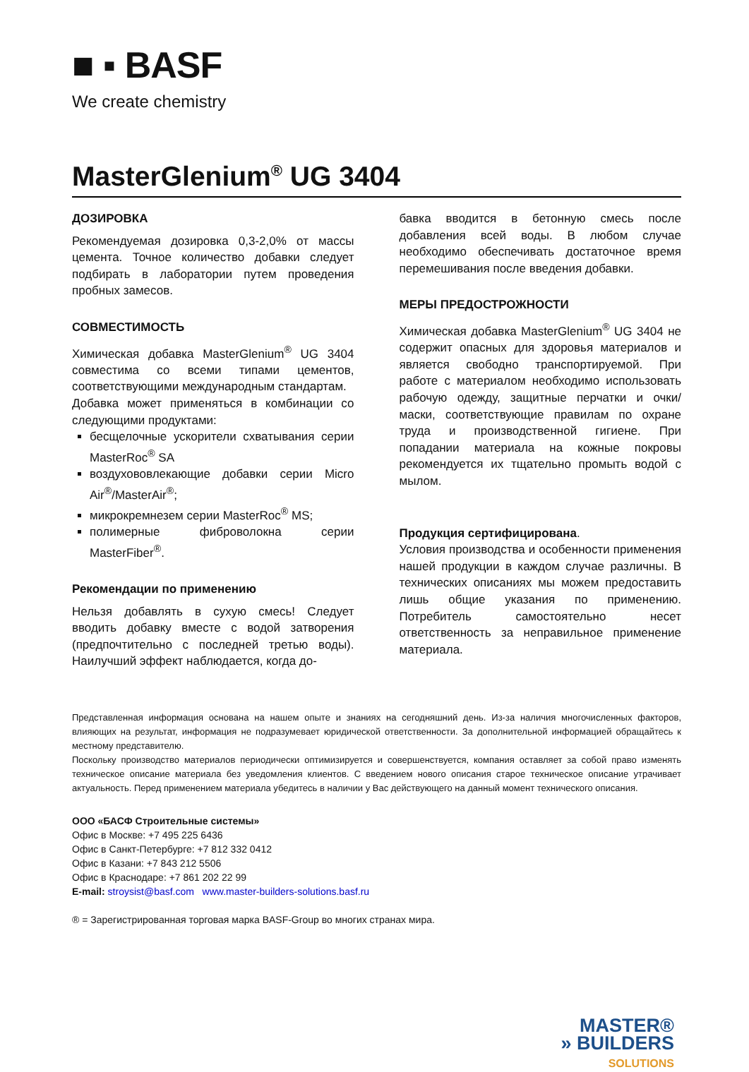■ ▪ BASF
We create chemistry
MasterGlenium<sup>®</sup> UG 3404
ДОЗИРОВКА
Рекомендуемая дозировка 0,3-2,0% от массы цемента. Точное количество добавки следует подбирать в лаборатории путем проведения пробных замесов.
СОВМЕСТИМОСТЬ
Химическая добавка MasterGlenium<sup>®</sup> UG 3404 совместима со всеми типами цементов, соответствующими международным стандартам.
Добавка может применяться в комбинации со следующими продуктами:
бесщелочные ускорители схватывания серии MasterRoc<sup>®</sup> SA
воздухововлекающие добавки серии Micro Air<sup>®</sup>/MasterAir<sup>®</sup>;
микрокремнезем серии MasterRoc<sup>®</sup> MS;
полимерные фиброволокна серии MasterFiber<sup>®</sup>.
Рекомендации по применению
Нельзя добавлять в сухую смесь! Следует вводить добавку вместе с водой затворения (предпочтительно с последней третью воды). Наилучший эффект наблюдается, когда до-
бавка вводится в бетонную смесь после добавления всей воды. В любом случае необходимо обеспечивать достаточное время перемешивания после введения добавки.
МЕРЫ ПРЕДОСТРОЖНОСТИ
Химическая добавка MasterGlenium<sup>®</sup> UG 3404 не содержит опасных для здоровья материалов и является свободно транспортируемой. При работе с материалом необходимо использовать рабочую одежду, защитные перчатки и очки/маски, соответствующие правилам по охране труда и производственной гигиене. При попадании материала на кожные покровы рекомендуется их тщательно промыть водой с мылом.
Продукция сертифицирована.
Условия производства и особенности применения нашей продукции в каждом случае различны. В технических описаниях мы можем предоставить лишь общие указания по применению. Потребитель самостоятельно несет ответственность за неправильное применение материала.
Представленная информация основана на нашем опыте и знаниях на сегодняшний день. Из-за наличия многочисленных факторов, влияющих на результат, информация не подразумевает юридической ответственности. За дополнительной информацией обращайтесь к местному представителю.
Поскольку производство материалов периодически оптимизируется и совершенствуется, компания оставляет за собой право изменять техническое описание материала без уведомления клиентов. С введением нового описания старое техническое описание утрачивает актуальность. Перед применением материала убедитесь в наличии у Вас действующего на данный момент технического описания.
ООО «БАСФ Строительные системы»
Офис в Москве: +7 495 225 6436
Офис в Санкт-Петербурге: +7 812 332 0412
Офис в Казани: +7 843 212 5506
Офис в Краснодаре: +7 861 202 22 99
E-mail: stroysist@basf.com www.master-builders-solutions.basf.ru
® = Зарегистрированная торговая марка BASF-Group во многих странах мира.
MASTER®
» BUILDERS
SOLUTIONS